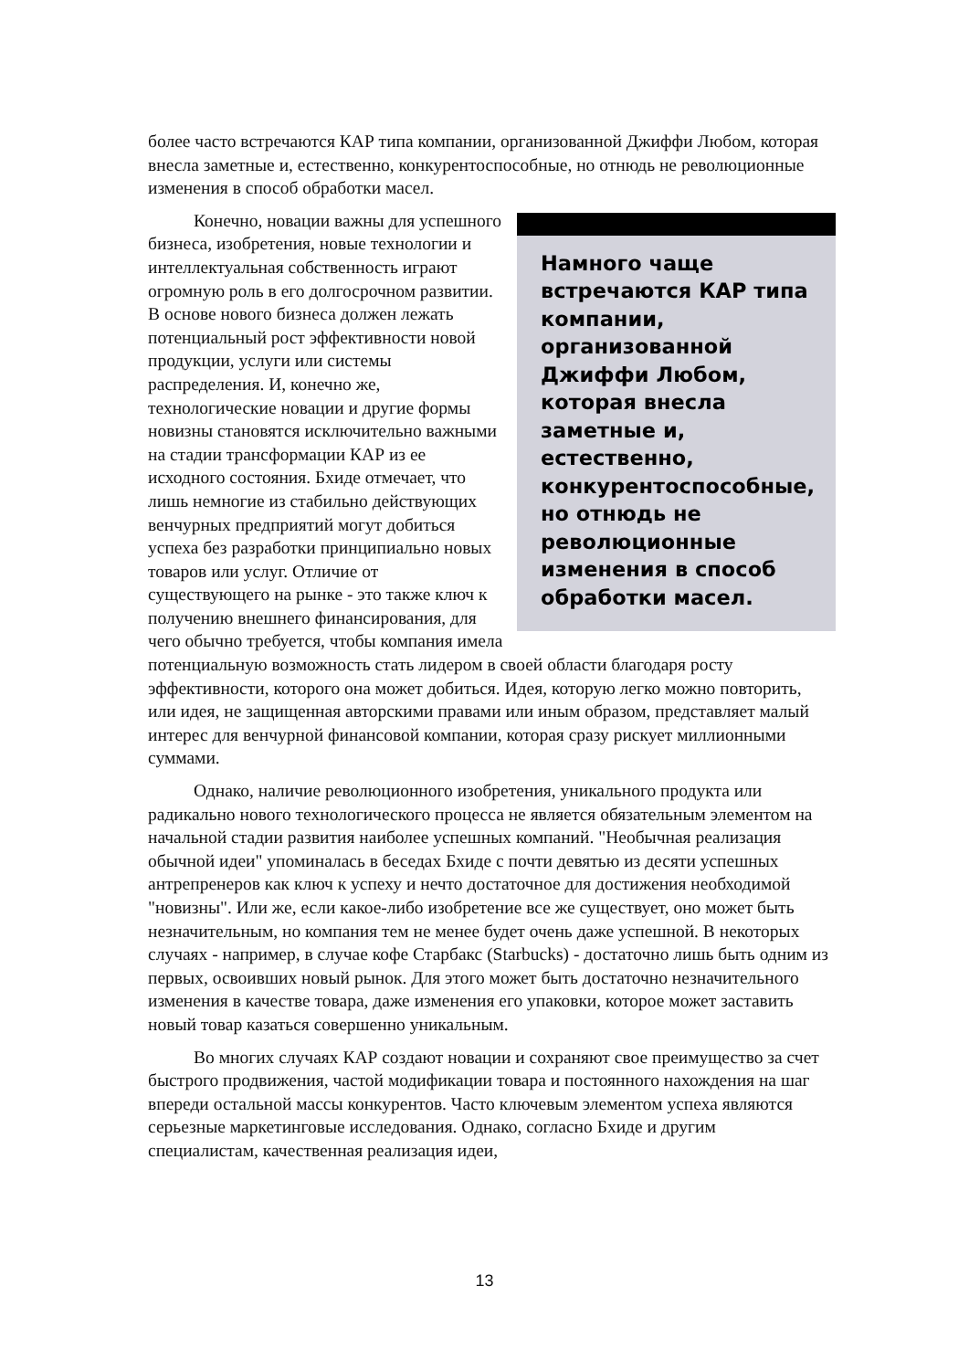более часто встречаются КАР типа компании, организованной Джиффи Любом, которая внесла заметные и, естественно, конкурентоспособные, но отнюдь не революционные изменения в способ обработки масел.
Намного чаще встречаются КАР типа компании, организованной Джиффи Любом, которая внесла заметные и, естественно, конкурентоспособные, но отнюдь не революционные изменения в способ обработки масел.
Конечно, новации важны для успешного бизнеса, изобретения, новые технологии и интеллектуальная собственность играют огромную роль в его долгосрочном развитии. В основе нового бизнеса должен лежать потенциальный рост эффективности новой продукции, услуги или системы распределения. И, конечно же, технологические новации и другие формы новизны становятся исключительно важными на стадии трансформации КАР из ее исходного состояния. Бхиде отмечает, что лишь немногие из стабильно действующих венчурных предприятий могут добиться успеха без разработки принципиально новых товаров или услуг. Отличие от существующего на рынке - это также ключ к получению внешнего финансирования, для чего обычно требуется, чтобы компания имела потенциальную возможность стать лидером в своей области благодаря росту эффективности, которого она может добиться. Идея, которую легко можно повторить, или идея, не защищенная авторскими правами или иным образом, представляет малый интерес для венчурной финансовой компании, которая сразу рискует миллионными суммами.
Однако, наличие революционного изобретения, уникального продукта или радикально нового технологического процесса не является обязательным элементом на начальной стадии развития наиболее успешных компаний. "Необычная реализация обычной идеи" упоминалась в беседах Бхиде с почти девятью из десяти успешных антрепренеров как ключ к успеху и нечто достаточное для достижения необходимой "новизны". Или же, если какое-либо изобретение все же существует, оно может быть незначительным, но компания тем не менее будет очень даже успешной. В некоторых случаях - например, в случае кофе Старбакс (Starbucks) - достаточно лишь быть одним из первых, освоивших новый рынок. Для этого может быть достаточно незначительного изменения в качестве товара, даже изменения его упаковки, которое может заставить новый товар казаться совершенно уникальным.
Во многих случаях КАР создают новации и сохраняют свое преимущество за счет быстрого продвижения, частой модификации товара и постоянного нахождения на шаг впереди остальной массы конкурентов. Часто ключевым элементом успеха являются серьезные маркетинговые исследования. Однако, согласно Бхиде и другим специалистам, качественная реализация идеи,
13